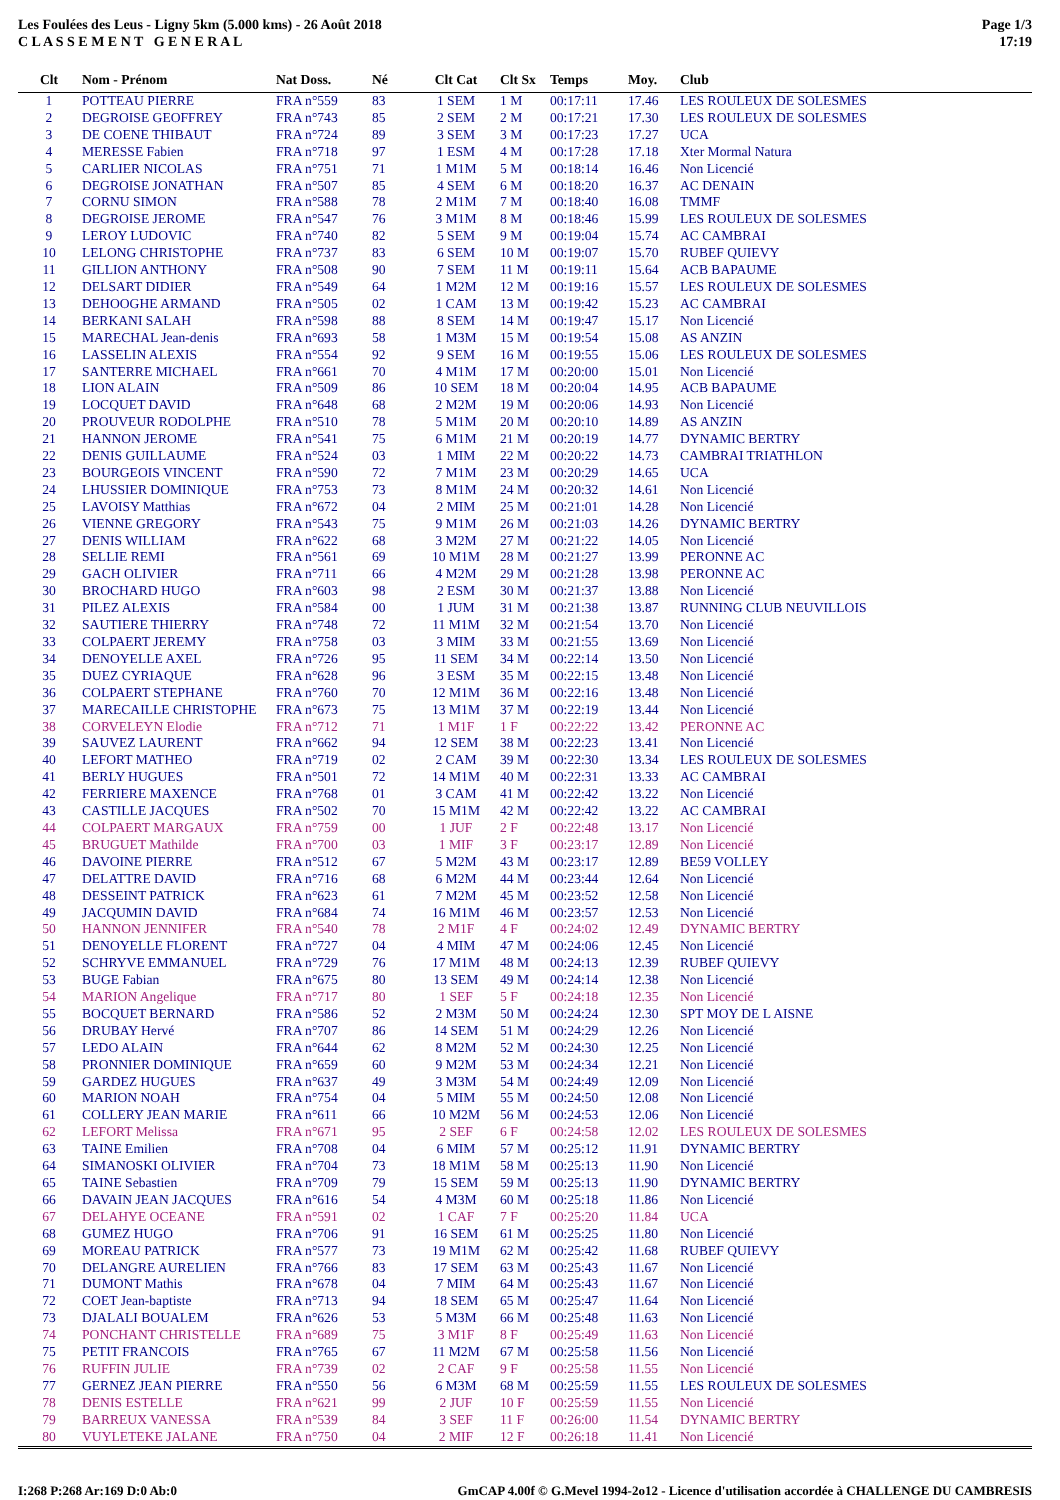Les Foulées des Leus - Ligny 5km (5.000 kms) - 26 Août 2018
C L A S S E M E N T G E N E R A L
Page 1/3
17:19
| Clt | Nom - Prénom | Nat Doss. | Né | Clt Cat | Clt Sx | Temps | Moy. | Club |
| --- | --- | --- | --- | --- | --- | --- | --- | --- |
| 1 | POTTEAU PIERRE | FRA n°559 | 83 | 1 SEM | 1 M | 00:17:11 | 17.46 | LES ROULEUX DE SOLESMES |
| 2 | DEGROISE GEOFFREY | FRA n°743 | 85 | 2 SEM | 2 M | 00:17:21 | 17.30 | LES ROULEUX DE SOLESMES |
| 3 | DE COENE THIBAUT | FRA n°724 | 89 | 3 SEM | 3 M | 00:17:23 | 17.27 | UCA |
| 4 | MERESSE Fabien | FRA n°718 | 97 | 1 ESM | 4 M | 00:17:28 | 17.18 | Xter Mormal Natura |
| 5 | CARLIER NICOLAS | FRA n°751 | 71 | 1 M1M | 5 M | 00:18:14 | 16.46 | Non Licencié |
| 6 | DEGROISE JONATHAN | FRA n°507 | 85 | 4 SEM | 6 M | 00:18:20 | 16.37 | AC DENAIN |
| 7 | CORNU SIMON | FRA n°588 | 78 | 2 M1M | 7 M | 00:18:40 | 16.08 | TMMF |
| 8 | DEGROISE JEROME | FRA n°547 | 76 | 3 M1M | 8 M | 00:18:46 | 15.99 | LES ROULEUX DE SOLESMES |
| 9 | LEROY LUDOVIC | FRA n°740 | 82 | 5 SEM | 9 M | 00:19:04 | 15.74 | AC CAMBRAI |
| 10 | LELONG CHRISTOPHE | FRA n°737 | 83 | 6 SEM | 10 M | 00:19:07 | 15.70 | RUBEF QUIEVY |
| 11 | GILLION ANTHONY | FRA n°508 | 90 | 7 SEM | 11 M | 00:19:11 | 15.64 | ACB BAPAUME |
| 12 | DELSART DIDIER | FRA n°549 | 64 | 1 M2M | 12 M | 00:19:16 | 15.57 | LES ROULEUX DE SOLESMES |
| 13 | DEHOOGHE ARMAND | FRA n°505 | 02 | 1 CAM | 13 M | 00:19:42 | 15.23 | AC CAMBRAI |
| 14 | BERKANI SALAH | FRA n°598 | 88 | 8 SEM | 14 M | 00:19:47 | 15.17 | Non Licencié |
| 15 | MARECHAL Jean-denis | FRA n°693 | 58 | 1 M3M | 15 M | 00:19:54 | 15.08 | AS ANZIN |
| 16 | LASSELIN ALEXIS | FRA n°554 | 92 | 9 SEM | 16 M | 00:19:55 | 15.06 | LES ROULEUX DE SOLESMES |
| 17 | SANTERRE MICHAEL | FRA n°661 | 70 | 4 M1M | 17 M | 00:20:00 | 15.01 | Non Licencié |
| 18 | LION ALAIN | FRA n°509 | 86 | 10 SEM | 18 M | 00:20:04 | 14.95 | ACB BAPAUME |
| 19 | LOCQUET DAVID | FRA n°648 | 68 | 2 M2M | 19 M | 00:20:06 | 14.93 | Non Licencié |
| 20 | PROUVEUR RODOLPHE | FRA n°510 | 78 | 5 M1M | 20 M | 00:20:10 | 14.89 | AS ANZIN |
| 21 | HANNON JEROME | FRA n°541 | 75 | 6 M1M | 21 M | 00:20:19 | 14.77 | DYNAMIC BERTRY |
| 22 | DENIS GUILLAUME | FRA n°524 | 03 | 1 MIM | 22 M | 00:20:22 | 14.73 | CAMBRAI TRIATHLON |
| 23 | BOURGEOIS VINCENT | FRA n°590 | 72 | 7 M1M | 23 M | 00:20:29 | 14.65 | UCA |
| 24 | LHUSSIER DOMINIQUE | FRA n°753 | 73 | 8 M1M | 24 M | 00:20:32 | 14.61 | Non Licencié |
| 25 | LAVOISY Matthias | FRA n°672 | 04 | 2 MIM | 25 M | 00:21:01 | 14.28 | Non Licencié |
| 26 | VIENNE GREGORY | FRA n°543 | 75 | 9 M1M | 26 M | 00:21:03 | 14.26 | DYNAMIC BERTRY |
| 27 | DENIS WILLIAM | FRA n°622 | 68 | 3 M2M | 27 M | 00:21:22 | 14.05 | Non Licencié |
| 28 | SELLIE REMI | FRA n°561 | 69 | 10 M1M | 28 M | 00:21:27 | 13.99 | PERONNE AC |
| 29 | GACH OLIVIER | FRA n°711 | 66 | 4 M2M | 29 M | 00:21:28 | 13.98 | PERONNE AC |
| 30 | BROCHARD HUGO | FRA n°603 | 98 | 2 ESM | 30 M | 00:21:37 | 13.88 | Non Licencié |
| 31 | PILEZ ALEXIS | FRA n°584 | 00 | 1 JUM | 31 M | 00:21:38 | 13.87 | RUNNING CLUB NEUVILLOIS |
| 32 | SAUTIERE THIERRY | FRA n°748 | 72 | 11 M1M | 32 M | 00:21:54 | 13.70 | Non Licencié |
| 33 | COLPAERT JEREMY | FRA n°758 | 03 | 3 MIM | 33 M | 00:21:55 | 13.69 | Non Licencié |
| 34 | DENOYELLE AXEL | FRA n°726 | 95 | 11 SEM | 34 M | 00:22:14 | 13.50 | Non Licencié |
| 35 | DUEZ CYRIAQUE | FRA n°628 | 96 | 3 ESM | 35 M | 00:22:15 | 13.48 | Non Licencié |
| 36 | COLPAERT STEPHANE | FRA n°760 | 70 | 12 M1M | 36 M | 00:22:16 | 13.48 | Non Licencié |
| 37 | MARECAILLE CHRISTOPHE | FRA n°673 | 75 | 13 M1M | 37 M | 00:22:19 | 13.44 | Non Licencié |
| 38 | CORVELEYN Elodie | FRA n°712 | 71 | 1 M1F | 1 F | 00:22:22 | 13.42 | PERONNE AC |
| 39 | SAUVEZ LAURENT | FRA n°662 | 94 | 12 SEM | 38 M | 00:22:23 | 13.41 | Non Licencié |
| 40 | LEFORT MATHEO | FRA n°719 | 02 | 2 CAM | 39 M | 00:22:30 | 13.34 | LES ROULEUX DE SOLESMES |
| 41 | BERLY HUGUES | FRA n°501 | 72 | 14 M1M | 40 M | 00:22:31 | 13.33 | AC CAMBRAI |
| 42 | FERRIERE MAXENCE | FRA n°768 | 01 | 3 CAM | 41 M | 00:22:42 | 13.22 | Non Licencié |
| 43 | CASTILLE JACQUES | FRA n°502 | 70 | 15 M1M | 42 M | 00:22:42 | 13.22 | AC CAMBRAI |
| 44 | COLPAERT MARGAUX | FRA n°759 | 00 | 1 JUF | 2 F | 00:22:48 | 13.17 | Non Licencié |
| 45 | BRUGUET Mathilde | FRA n°700 | 03 | 1 MIF | 3 F | 00:23:17 | 12.89 | Non Licencié |
| 46 | DAVOINE PIERRE | FRA n°512 | 67 | 5 M2M | 43 M | 00:23:17 | 12.89 | BE59 VOLLEY |
| 47 | DELATTRE DAVID | FRA n°716 | 68 | 6 M2M | 44 M | 00:23:44 | 12.64 | Non Licencié |
| 48 | DESSEINT PATRICK | FRA n°623 | 61 | 7 M2M | 45 M | 00:23:52 | 12.58 | Non Licencié |
| 49 | JACQUMIN DAVID | FRA n°684 | 74 | 16 M1M | 46 M | 00:23:57 | 12.53 | Non Licencié |
| 50 | HANNON JENNIFER | FRA n°540 | 78 | 2 M1F | 4 F | 00:24:02 | 12.49 | DYNAMIC BERTRY |
| 51 | DENOYELLE FLORENT | FRA n°727 | 04 | 4 MIM | 47 M | 00:24:06 | 12.45 | Non Licencié |
| 52 | SCHRYVE EMMANUEL | FRA n°729 | 76 | 17 M1M | 48 M | 00:24:13 | 12.39 | RUBEF QUIEVY |
| 53 | BUGE Fabian | FRA n°675 | 80 | 13 SEM | 49 M | 00:24:14 | 12.38 | Non Licencié |
| 54 | MARION Angelique | FRA n°717 | 80 | 1 SEF | 5 F | 00:24:18 | 12.35 | Non Licencié |
| 55 | BOCQUET BERNARD | FRA n°586 | 52 | 2 M3M | 50 M | 00:24:24 | 12.30 | SPT MOY DE L AISNE |
| 56 | DRUBAY Hervé | FRA n°707 | 86 | 14 SEM | 51 M | 00:24:29 | 12.26 | Non Licencié |
| 57 | LEDO ALAIN | FRA n°644 | 62 | 8 M2M | 52 M | 00:24:30 | 12.25 | Non Licencié |
| 58 | PRONNIER DOMINIQUE | FRA n°659 | 60 | 9 M2M | 53 M | 00:24:34 | 12.21 | Non Licencié |
| 59 | GARDEZ HUGUES | FRA n°637 | 49 | 3 M3M | 54 M | 00:24:49 | 12.09 | Non Licencié |
| 60 | MARION NOAH | FRA n°754 | 04 | 5 MIM | 55 M | 00:24:50 | 12.08 | Non Licencié |
| 61 | COLLERY JEAN MARIE | FRA n°611 | 66 | 10 M2M | 56 M | 00:24:53 | 12.06 | Non Licencié |
| 62 | LEFORT Melissa | FRA n°671 | 95 | 2 SEF | 6 F | 00:24:58 | 12.02 | LES ROULEUX DE SOLESMES |
| 63 | TAINE Emilien | FRA n°708 | 04 | 6 MIM | 57 M | 00:25:12 | 11.91 | DYNAMIC BERTRY |
| 64 | SIMANOSKI OLIVIER | FRA n°704 | 73 | 18 M1M | 58 M | 00:25:13 | 11.90 | Non Licencié |
| 65 | TAINE Sebastien | FRA n°709 | 79 | 15 SEM | 59 M | 00:25:13 | 11.90 | DYNAMIC BERTRY |
| 66 | DAVAIN JEAN JACQUES | FRA n°616 | 54 | 4 M3M | 60 M | 00:25:18 | 11.86 | Non Licencié |
| 67 | DELAHYE OCEANE | FRA n°591 | 02 | 1 CAF | 7 F | 00:25:20 | 11.84 | UCA |
| 68 | GUMEZ HUGO | FRA n°706 | 91 | 16 SEM | 61 M | 00:25:25 | 11.80 | Non Licencié |
| 69 | MOREAU PATRICK | FRA n°577 | 73 | 19 M1M | 62 M | 00:25:42 | 11.68 | RUBEF QUIEVY |
| 70 | DELANGRE AURELIEN | FRA n°766 | 83 | 17 SEM | 63 M | 00:25:43 | 11.67 | Non Licencié |
| 71 | DUMONT Mathis | FRA n°678 | 04 | 7 MIM | 64 M | 00:25:43 | 11.67 | Non Licencié |
| 72 | COET Jean-baptiste | FRA n°713 | 94 | 18 SEM | 65 M | 00:25:47 | 11.64 | Non Licencié |
| 73 | DJALALI BOUALEM | FRA n°626 | 53 | 5 M3M | 66 M | 00:25:48 | 11.63 | Non Licencié |
| 74 | PONCHANT CHRISTELLE | FRA n°689 | 75 | 3 M1F | 8 F | 00:25:49 | 11.63 | Non Licencié |
| 75 | PETIT FRANCOIS | FRA n°765 | 67 | 11 M2M | 67 M | 00:25:58 | 11.56 | Non Licencié |
| 76 | RUFFIN JULIE | FRA n°739 | 02 | 2 CAF | 9 F | 00:25:58 | 11.55 | Non Licencié |
| 77 | GERNEZ JEAN PIERRE | FRA n°550 | 56 | 6 M3M | 68 M | 00:25:59 | 11.55 | LES ROULEUX DE SOLESMES |
| 78 | DENIS ESTELLE | FRA n°621 | 99 | 2 JUF | 10 F | 00:25:59 | 11.55 | Non Licencié |
| 79 | BARREUX VANESSA | FRA n°539 | 84 | 3 SEF | 11 F | 00:26:00 | 11.54 | DYNAMIC BERTRY |
| 80 | VUYLETEKE JALANE | FRA n°750 | 04 | 2 MIF | 12 F | 00:26:18 | 11.41 | Non Licencié |
I:268 P:268 Ar:169 D:0 Ab:0 GmCAP 4.00f © G.Mevel 1994-2o12 - Licence d'utilisation accordée à CHALLENGE DU CAMBRESIS